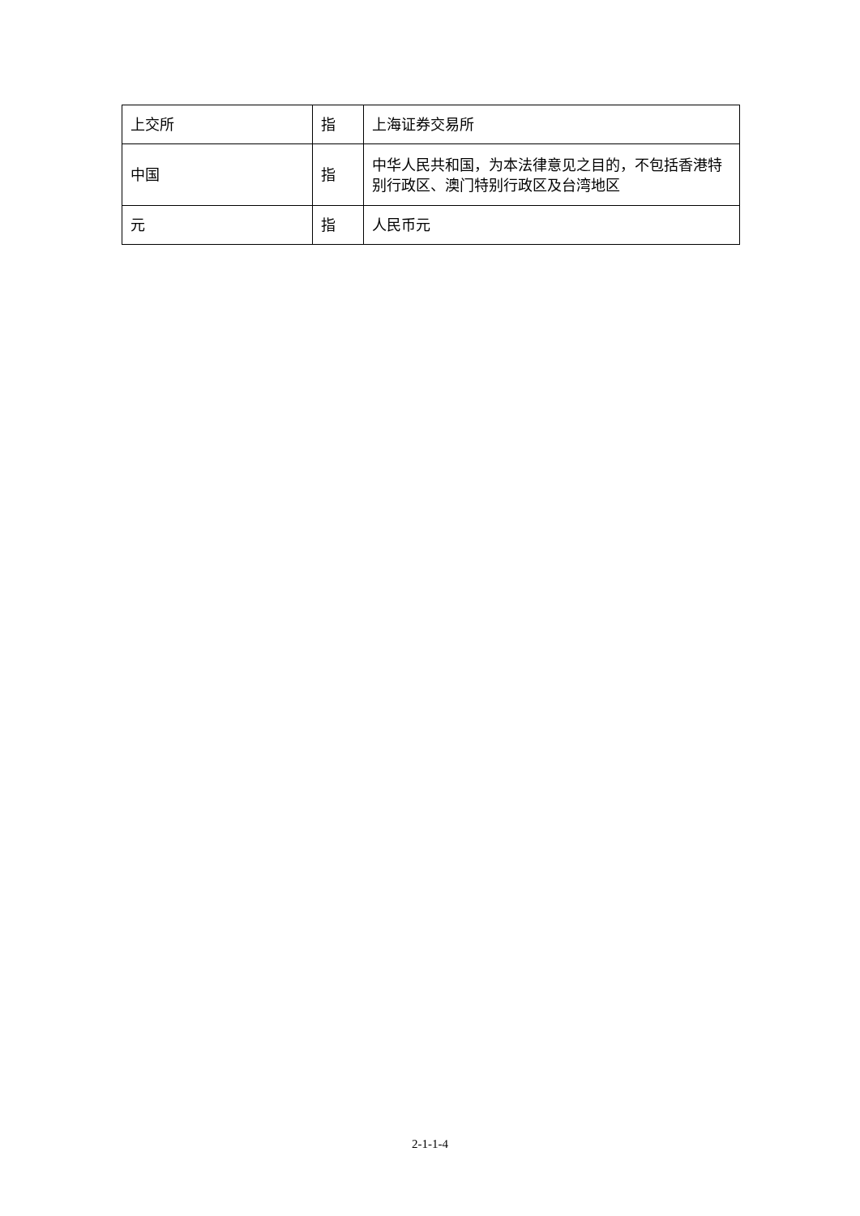| 上交所 | 指 | 上海证券交易所 |
| 中国 | 指 | 中华人民共和国，为本法律意见之目的，不包括香港特别行政区、澳门特别行政区及台湾地区 |
| 元 | 指 | 人民币元 |
2-1-1-4